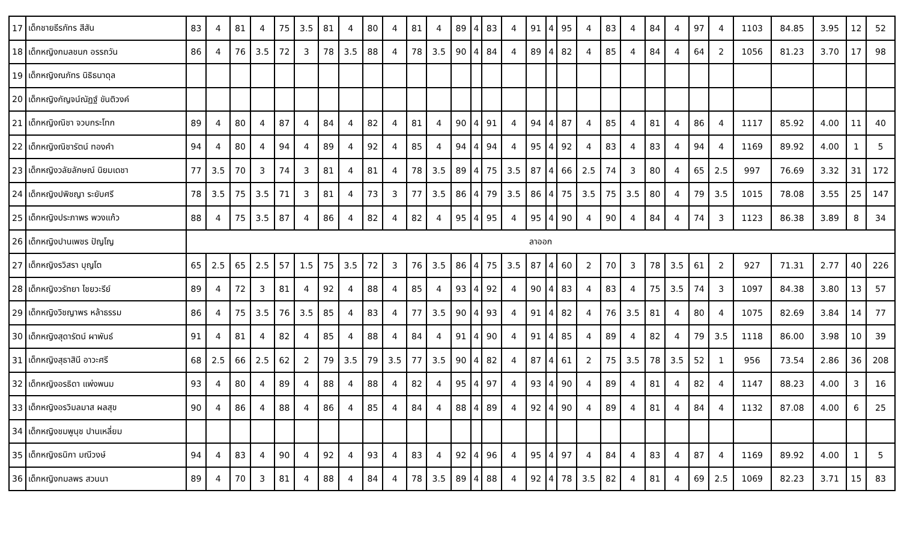| 17 | เด็กชายธีรภัทร สีสัน | 83 | 4 | 81 | 4 | 75 | 3.5 | 81 | 4 | 80 | 4 | 81 | 4 | 89 | 4 | 83 | 4 | 91 | 4 | 95 | 4 | 83 | 4 | 84 | 4 | 97 | 4 | 1103 | 84.85 | 3.95 | 12 | 52 |
| 18 | เด็กหญิงกมลชนก อรรถวัน | 86 | 4 | 76 | 3.5 | 72 | 3 | 78 | 3.5 | 88 | 4 | 78 | 3.5 | 90 | 4 | 84 | 4 | 89 | 4 | 82 | 4 | 85 | 4 | 84 | 4 | 64 | 2 | 1056 | 81.23 | 3.70 | 17 | 98 |
| 19 | เด็กหญิงณภัทร นิธิธนาดุล | | | | | | | | | | | | | | | | | | | | | | | | | | | | | | | |
| 20 | เด็กหญิงกัญจน์ณัฏฐ์ ขันติวงค์ | | | | | | | | | | | | | | | | | | | | | | | | | | | | | | | |
| 21 | เด็กหญิงณิชา จวบกระโทก | 89 | 4 | 80 | 4 | 87 | 4 | 84 | 4 | 82 | 4 | 81 | 4 | 90 | 4 | 91 | 4 | 94 | 4 | 87 | 4 | 85 | 4 | 81 | 4 | 86 | 4 | 1117 | 85.92 | 4.00 | 11 | 40 |
| 22 | เด็กหญิงณิชารัตน์ ทองคำ | 94 | 4 | 80 | 4 | 94 | 4 | 89 | 4 | 92 | 4 | 85 | 4 | 94 | 4 | 94 | 4 | 95 | 4 | 92 | 4 | 83 | 4 | 83 | 4 | 94 | 4 | 1169 | 89.92 | 4.00 | 1 | 5 |
| 23 | เด็กหญิงวลัยลักษณ์ นิยมเดชา | 77 | 3.5 | 70 | 3 | 74 | 3 | 81 | 4 | 81 | 4 | 78 | 3.5 | 89 | 4 | 75 | 3.5 | 87 | 4 | 66 | 2.5 | 74 | 3 | 80 | 4 | 65 | 2.5 | 997 | 76.69 | 3.32 | 31 | 172 |
| 24 | เด็กหญิงปพิชญา ระยับศรี | 78 | 3.5 | 75 | 3.5 | 71 | 3 | 81 | 4 | 73 | 3 | 77 | 3.5 | 86 | 4 | 79 | 3.5 | 86 | 4 | 75 | 3.5 | 75 | 3.5 | 80 | 4 | 79 | 3.5 | 1015 | 78.08 | 3.55 | 25 | 147 |
| 25 | เด็กหญิงประภาพร พวงแก้ว | 88 | 4 | 75 | 3.5 | 87 | 4 | 86 | 4 | 82 | 4 | 82 | 4 | 95 | 4 | 95 | 4 | 95 | 4 | 90 | 4 | 90 | 4 | 84 | 4 | 74 | 3 | 1123 | 86.38 | 3.89 | 8 | 34 |
| 26 | เด็กหญิงปานเพชร ปัญโญ | ลาออก | | | | | | | | | | | | | | | | | | | | | | | | | | | | | | |
| 27 | เด็กหญิงรวิสรา บุญโต | 65 | 2.5 | 65 | 2.5 | 57 | 1.5 | 75 | 3.5 | 72 | 3 | 76 | 3.5 | 86 | 4 | 75 | 3.5 | 87 | 4 | 60 | 2 | 70 | 3 | 78 | 3.5 | 61 | 2 | 927 | 71.31 | 2.77 | 40 | 226 |
| 28 | เด็กหญิงวรัทยา ไชยวะรีย์ | 89 | 4 | 72 | 3 | 81 | 4 | 92 | 4 | 88 | 4 | 85 | 4 | 93 | 4 | 92 | 4 | 90 | 4 | 83 | 4 | 83 | 4 | 75 | 3.5 | 74 | 3 | 1097 | 84.38 | 3.80 | 13 | 57 |
| 29 | เด็กหญิงวิชญาพร หล้าธรรม | 86 | 4 | 75 | 3.5 | 76 | 3.5 | 85 | 4 | 83 | 4 | 77 | 3.5 | 90 | 4 | 93 | 4 | 91 | 4 | 82 | 4 | 76 | 3.5 | 81 | 4 | 80 | 4 | 1075 | 82.69 | 3.84 | 14 | 77 |
| 30 | เด็กหญิงสุดารัตน์ ผาพันธ์ | 91 | 4 | 81 | 4 | 82 | 4 | 85 | 4 | 88 | 4 | 84 | 4 | 91 | 4 | 90 | 4 | 91 | 4 | 85 | 4 | 89 | 4 | 82 | 4 | 79 | 3.5 | 1118 | 86.00 | 3.98 | 10 | 39 |
| 31 | เด็กหญิงสุธาสินี อาวะศรี | 68 | 2.5 | 66 | 2.5 | 62 | 2 | 79 | 3.5 | 79 | 3.5 | 77 | 3.5 | 90 | 4 | 82 | 4 | 87 | 4 | 61 | 2 | 75 | 3.5 | 78 | 3.5 | 52 | 1 | 956 | 73.54 | 2.86 | 36 | 208 |
| 32 | เด็กหญิงอรธิดา แพ่งพนม | 93 | 4 | 80 | 4 | 89 | 4 | 88 | 4 | 88 | 4 | 82 | 4 | 95 | 4 | 97 | 4 | 93 | 4 | 90 | 4 | 89 | 4 | 81 | 4 | 82 | 4 | 1147 | 88.23 | 4.00 | 3 | 16 |
| 33 | เด็กหญิงอรวิมลมาส ผลสุข | 90 | 4 | 86 | 4 | 88 | 4 | 86 | 4 | 85 | 4 | 84 | 4 | 88 | 4 | 89 | 4 | 92 | 4 | 90 | 4 | 89 | 4 | 81 | 4 | 84 | 4 | 1132 | 87.08 | 4.00 | 6 | 25 |
| 34 | เด็กหญิงชมพูนุช ปานเหลี่ยม | | | | | | | | | | | | | | | | | | | | | | | | | | | | | | | |
| 35 | เด็กหญิงธนิกา มณีวงษ์ | 94 | 4 | 83 | 4 | 90 | 4 | 92 | 4 | 93 | 4 | 83 | 4 | 92 | 4 | 96 | 4 | 95 | 4 | 97 | 4 | 84 | 4 | 83 | 4 | 87 | 4 | 1169 | 89.92 | 4.00 | 1 | 5 |
| 36 | เด็กหญิงกมลพร สวนนา | 89 | 4 | 70 | 3 | 81 | 4 | 88 | 4 | 84 | 4 | 78 | 3.5 | 89 | 4 | 88 | 4 | 92 | 4 | 78 | 3.5 | 82 | 4 | 81 | 4 | 69 | 2.5 | 1069 | 82.23 | 3.71 | 15 | 83 |